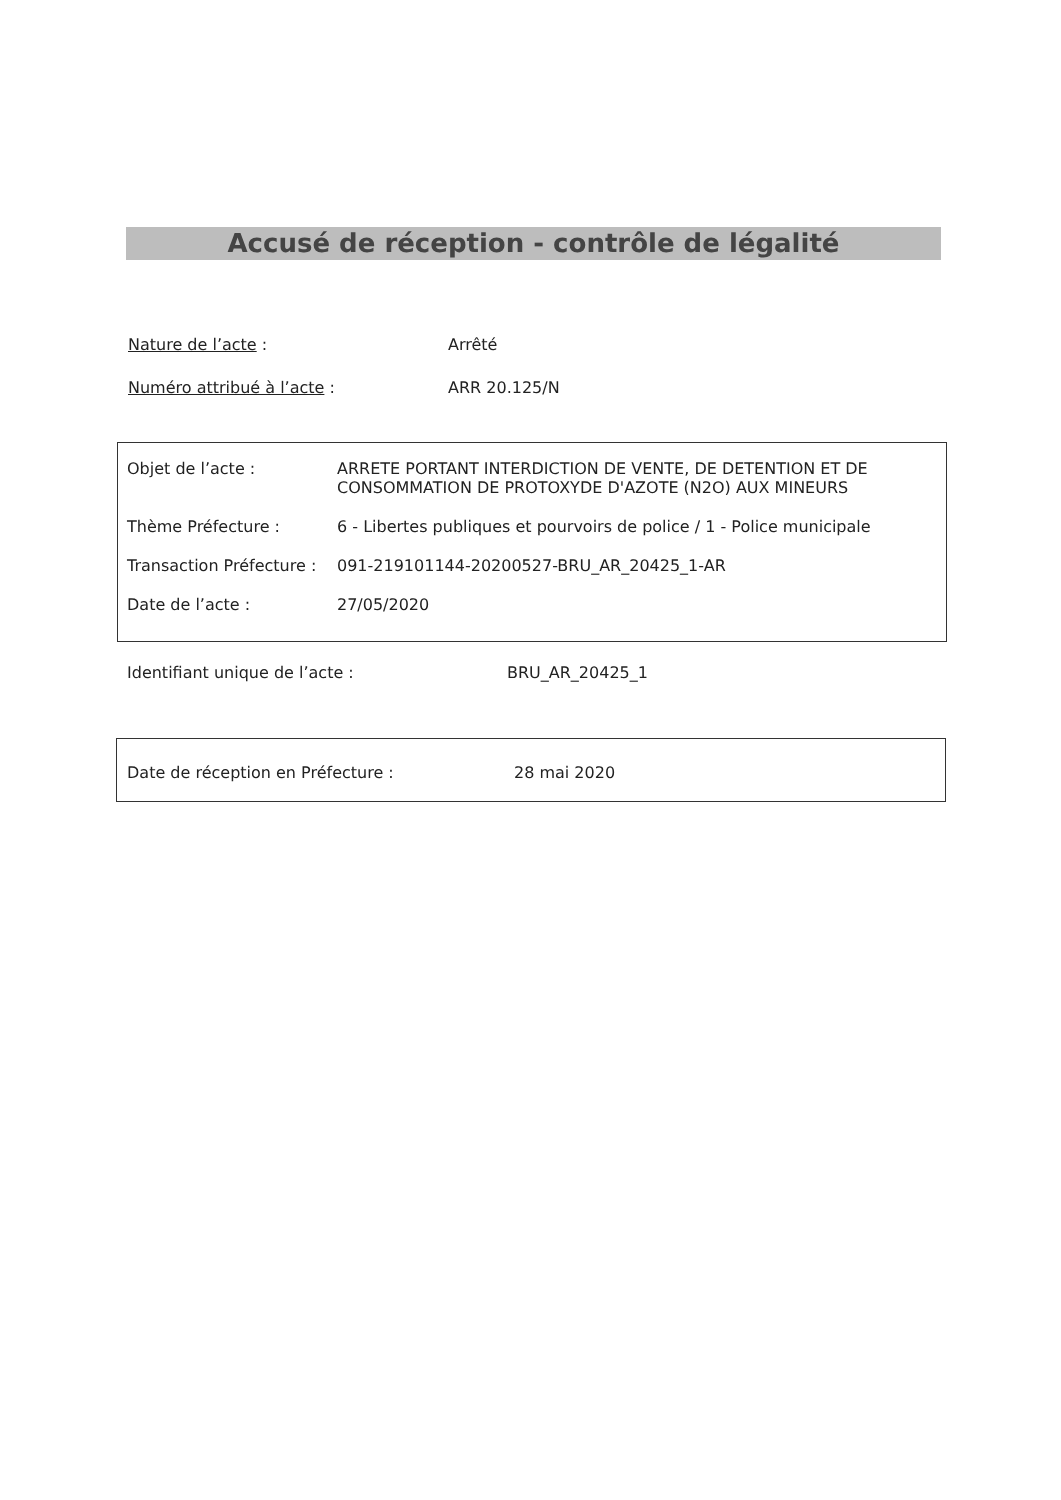Accusé de réception - contrôle de légalité
Nature de l’acte : Arrêté
Numéro attribué à l’acte : ARR 20.125/N
Objet de l’acte : ARRETE PORTANT INTERDICTION DE VENTE, DE DETENTION ET DE CONSOMMATION DE PROTOXYDE D'AZOTE (N2O) AUX MINEURS
Thème Préfecture : 6 - Libertes publiques et pourvoirs de police / 1 - Police municipale
Transaction Préfecture :
091-219101144-20200527-BRU_AR_20425_1-AR
Date de l’acte : 27/05/2020
Identifiant unique de l’acte : BRU_AR_20425_1
Date de réception en Préfecture : 28 mai 2020